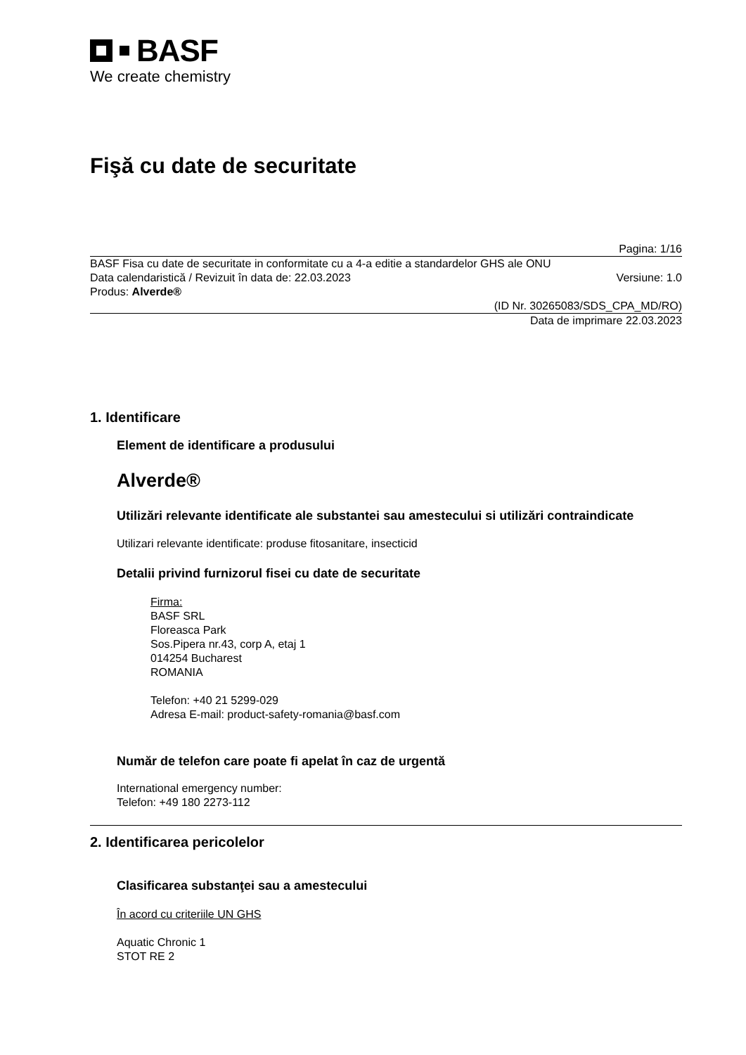BASF
We create chemistry
Fişă cu date de securitate
Pagina: 1/16
BASF Fisa cu date de securitate in conformitate cu a 4-a editie a standardelor GHS ale ONU
Data calendaristică / Revizuit în data de: 22.03.2023 Versiune: 1.0
Produs: Alverde®
(ID Nr. 30265083/SDS_CPA_MD/RO)
Data de imprimare 22.03.2023
1. Identificare
Element de identificare a produsului
Alverde®
Utilizări relevante identificate ale substantei sau amestecului si utilizări contraindicate
Utilizari relevante identificate: produse fitosanitare, insecticid
Detalii privind furnizorul fisei cu date de securitate
Firma:
BASF SRL
Floreasca Park
Sos.Pipera nr.43, corp A, etaj 1
014254 Bucharest
ROMANIA
Telefon: +40 21 5299-029
Adresa E-mail: product-safety-romania@basf.com
Număr de telefon care poate fi apelat în caz de urgentă
International emergency number:
Telefon: +49 180 2273-112
2. Identificarea pericolelor
Clasificarea substanţei sau a amestecului
În acord cu criteriile UN GHS
Aquatic Chronic 1
STOT RE 2